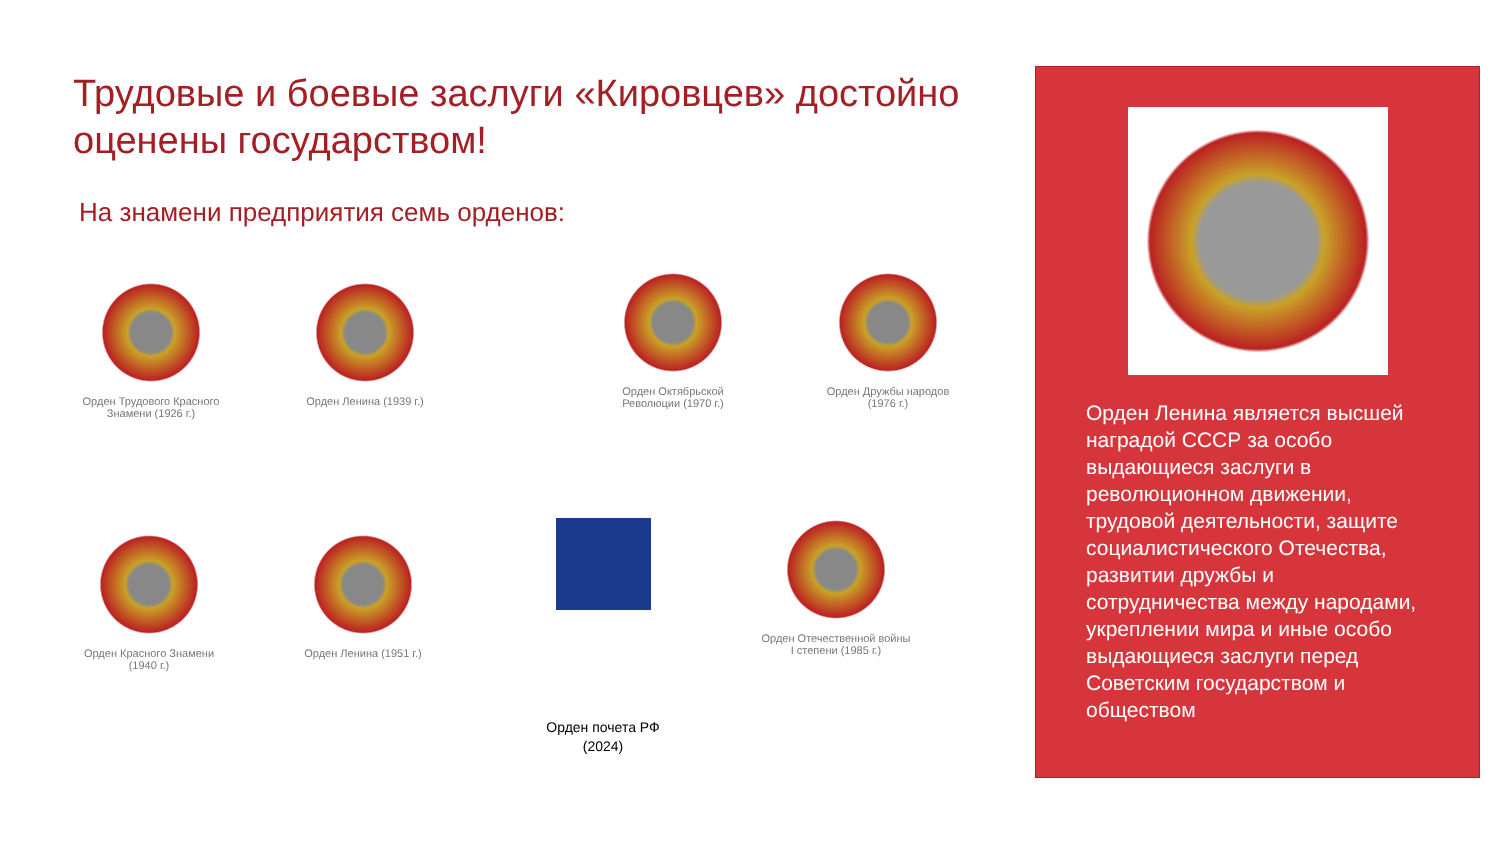Трудовые и боевые заслуги «Кировцев» достойно оценены государством!
На знамени предприятия семь орденов:
Орден Трудового Красного Знамени (1926 г.)
Орден Ленина (1939 г.)
Орден Октябрьской Революции (1970 г.)
Орден Дружбы народов (1976 г.)
Орден Красного Знамени (1940 г.)
Орден Ленина (1951 г.)
Орден почета РФ
(2024)
Орден Отечественной войны I степени (1985 г.)
Орден Ленина является высшей наградой СССР за особо выдающиеся заслуги в революционном движении, трудовой деятельности, защите социалистического Отечества, развитии дружбы и сотрудничества между народами, укреплении мира и иные особо выдающиеся заслуги перед Советским государством и обществом